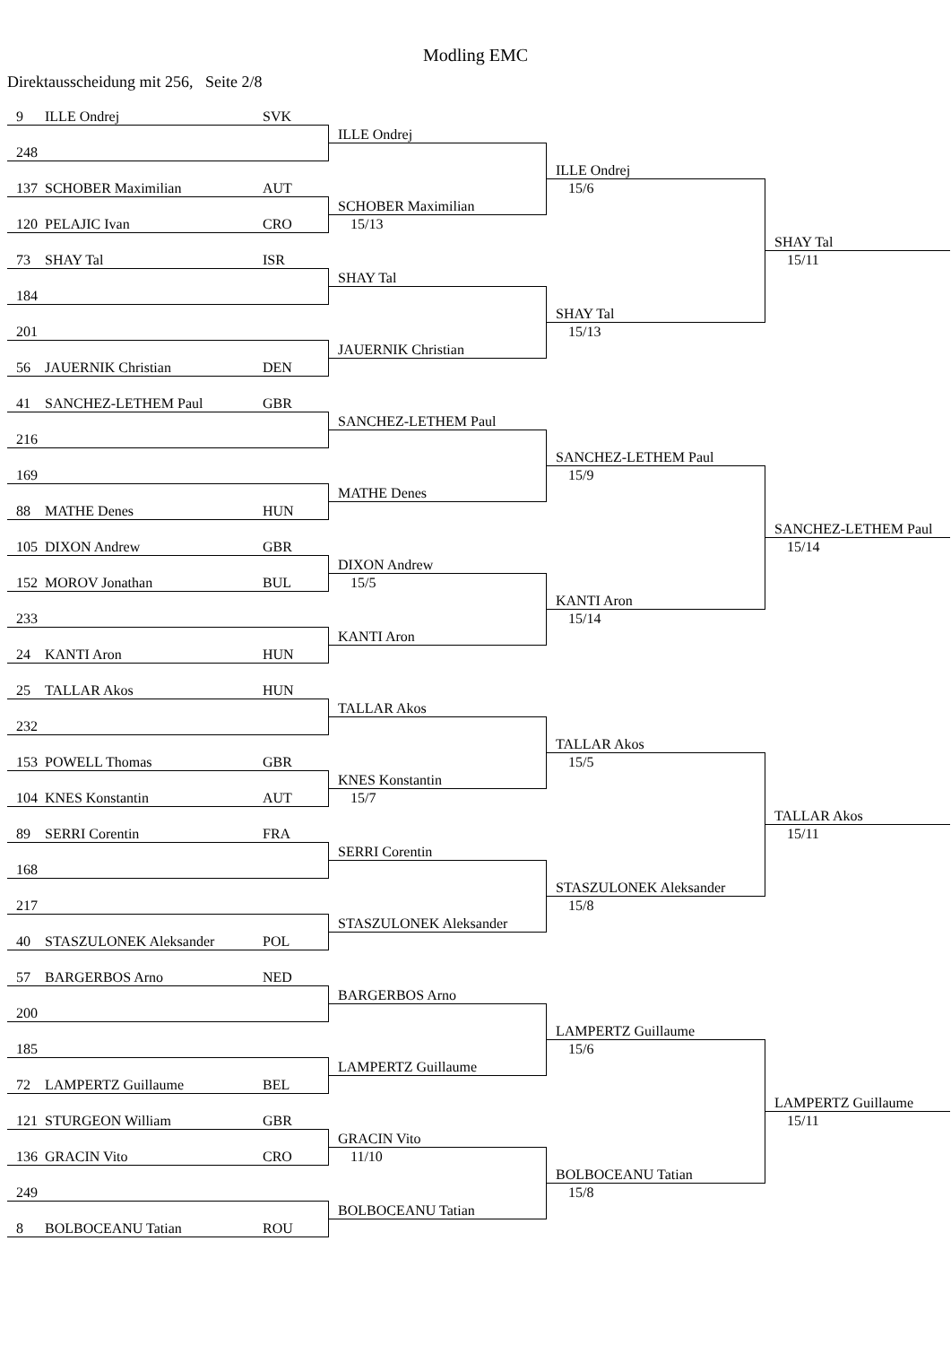Modling EMC
Direktausscheidung mit 256, Seite 2/8
9 ILLE Ondrej SVK
ILLE Ondrej
248
ILLE Ondrej
15/6
137 SCHOBER Maximilian AUT
SCHOBER Maximilian
15/13
120 PELAJIC Ivan CRO
SHAY Tal
15/11
73 SHAY Tal ISR
SHAY Tal
184
SHAY Tal
15/13
201
JAUERNIK Christian
56 JAUERNIK Christian DEN
41 SANCHEZ-LETHEM Paul GBR
SANCHEZ-LETHEM Paul
216
SANCHEZ-LETHEM Paul
15/9
169
MATHE Denes
88 MATHE Denes HUN
SANCHEZ-LETHEM Paul
15/14
105 DIXON Andrew GBR
DIXON Andrew
15/5
152 MOROV Jonathan BUL
KANTI Aron
15/14
233
KANTI Aron
24 KANTI Aron HUN
25 TALLAR Akos HUN
TALLAR Akos
232
TALLAR Akos
15/5
153 POWELL Thomas GBR
KNES Konstantin
15/7
104 KNES Konstantin AUT
TALLAR Akos
15/11
89 SERRI Corentin FRA
SERRI Corentin
168
STASZULONEK Aleksander
15/8
217
STASZULONEK Aleksander
40 STASZULONEK Aleksander POL
57 BARGERBOS Arno NED
BARGERBOS Arno
200
LAMPERTZ Guillaume
15/6
185
LAMPERTZ Guillaume
72 LAMPERTZ Guillaume BEL
LAMPERTZ Guillaume
15/11
121 STURGEON William GBR
GRACIN Vito
11/10
136 GRACIN Vito CRO
BOLBOCEANU Tatian
15/8
249
BOLBOCEANU Tatian
8 BOLBOCEANU Tatian ROU